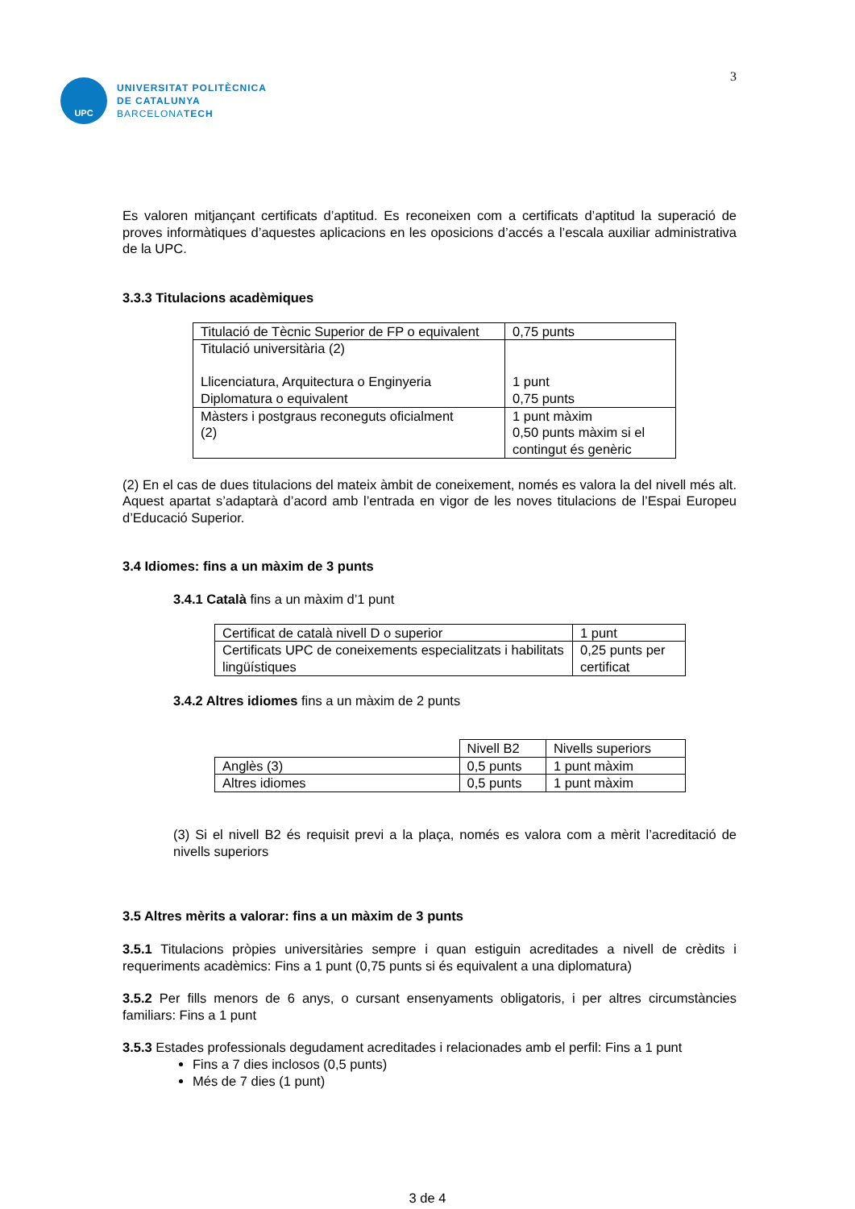UPC
UNIVERSITAT POLITÈCNICA
DE CATALUNYA
BARCELONATECH
3
Es valoren mitjançant certificats d’aptitud. Es reconeixen com a certificats d’aptitud la superació de proves informàtiques d’aquestes aplicacions en les oposicions d’accés a l’escala auxiliar administrativa de la UPC.
3.3.3 Titulacions acadèmiques
| Titulació de Tècnic Superior de FP o equivalent | 0,75 punts |
| Titulació universitària (2) Llicenciatura, Arquitectura o Enginyeria Diplomatura o equivalent | 1 punt 0,75 punts |
| Màsters i postgraus reconeguts oficialment (2) | 1 punt màxim 0,50 punts màxim si el contingut és genèric |
(2) En el cas de dues titulacions del mateix àmbit de coneixement, només es valora la del nivell més alt. Aquest apartat s’adaptarà d’acord amb l’entrada en vigor de les noves titulacions de l’Espai Europeu d’Educació Superior.
3.4 Idiomes: fins a un màxim de 3 punts
3.4.1 Català fins a un màxim d’1 punt
| Certificat de català nivell D o superior | 1 punt |
| Certificats UPC de coneixements especialitzats i habilitats lingüístiques | 0,25 punts per certificat |
3.4.2 Altres idiomes fins a un màxim de 2 punts
| | Nivell B2 | Nivells superiors |
| Anglès (3) | 0,5 punts | 1 punt màxim |
| Altres idiomes | 0,5 punts | 1 punt màxim |
(3) Si el nivell B2 és requisit previ a la plaça, només es valora com a mèrit l’acreditació de nivells superiors
3.5 Altres mèrits a valorar: fins a un màxim de 3 punts
3.5.1 Titulacions pròpies universitàries sempre i quan estiguin acreditades a nivell de crèdits i requeriments acadèmics: Fins a 1 punt (0,75 punts si és equivalent a una diplomatura)
3.5.2 Per fills menors de 6 anys, o cursant ensenyaments obligatoris, i per altres circumstàncies familiars: Fins a 1 punt
3.5.3 Estades professionals degudament acreditades i relacionades amb el perfil: Fins a 1 punt
Fins a 7 dies inclosos (0,5 punts)
Més de 7 dies (1 punt)
3 de 4